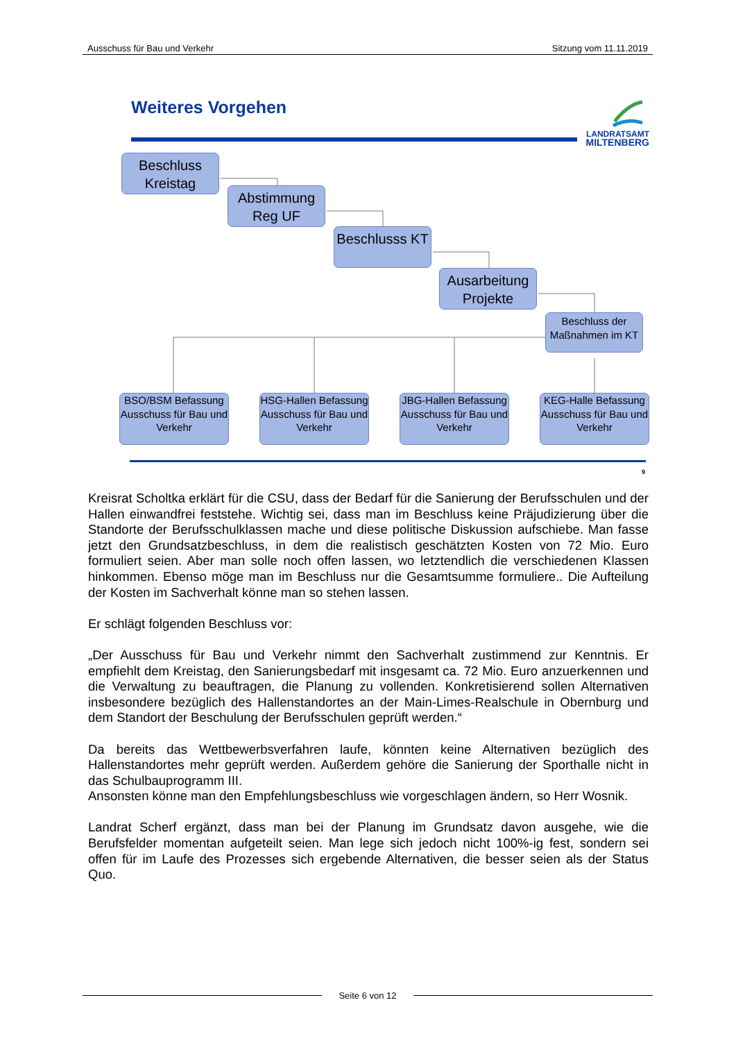Ausschuss für Bau und Verkehr Sitzung vom 11.11.2019
Weiteres Vorgehen
LANDRATSAMT
MILTENBERG
Beschluss Kreistag
Abstimmung Reg UF
Beschlusss KT
Ausarbeitung Projekte
Beschluss der Maßnahmen im KT
BSO/BSM Befassung Ausschuss für Bau und Verkehr
HSG-Hallen Befassung Ausschuss für Bau und Verkehr
JBG-Hallen Befassung Ausschuss für Bau und Verkehr
KEG-Halle Befassung Ausschuss für Bau und Verkehr
9
Kreisrat Scholtka erklärt für die CSU, dass der Bedarf für die Sanierung der Berufsschulen und der Hallen einwandfrei feststehe. Wichtig sei, dass man im Beschluss keine Präjudizierung über die Standorte der Berufsschulklassen mache und diese politische Diskussion aufschiebe. Man fasse jetzt den Grundsatzbeschluss, in dem die realistisch geschätzten Kosten von 72 Mio. Euro formuliert seien. Aber man solle noch offen lassen, wo letztendlich die verschiedenen Klassen hinkommen. Ebenso möge man im Beschluss nur die Gesamtsumme formuliere.. Die Aufteilung der Kosten im Sachverhalt könne man so stehen lassen.
Er schlägt folgenden Beschluss vor:
„Der Ausschuss für Bau und Verkehr nimmt den Sachverhalt zustimmend zur Kenntnis. Er empfiehlt dem Kreistag, den Sanierungsbedarf mit insgesamt ca. 72 Mio. Euro anzuerkennen und die Verwaltung zu beauftragen, die Planung zu vollenden. Konkretisierend sollen Alternativen insbesondere bezüglich des Hallenstandortes an der Main-Limes-Realschule in Obernburg und dem Standort der Beschulung der Berufsschulen geprüft werden.“
Da bereits das Wettbewerbsverfahren laufe, könnten keine Alternativen bezüglich des Hallenstandortes mehr geprüft werden. Außerdem gehöre die Sanierung der Sporthalle nicht in das Schulbauprogramm III.
Ansonsten könne man den Empfehlungsbeschluss wie vorgeschlagen ändern, so Herr Wosnik.
Landrat Scherf ergänzt, dass man bei der Planung im Grundsatz davon ausgehe, wie die Berufsfelder momentan aufgeteilt seien. Man lege sich jedoch nicht 100%-ig fest, sondern sei offen für im Laufe des Prozesses sich ergebende Alternativen, die besser seien als der Status Quo.
Seite 6 von 12